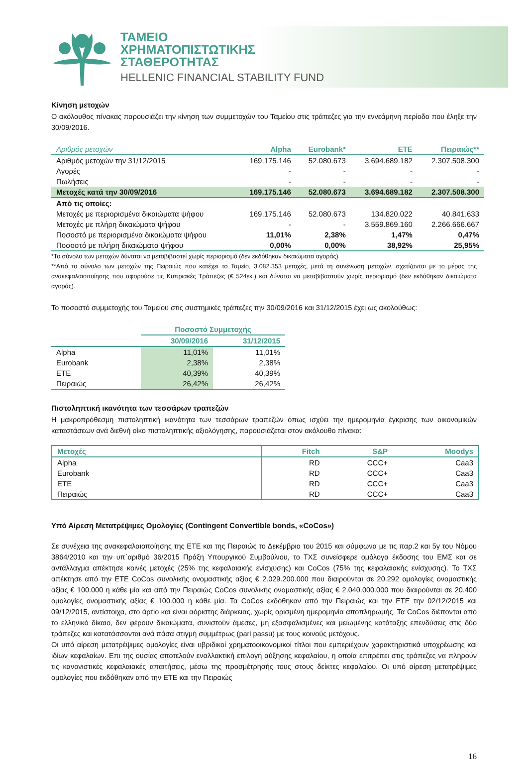ΤΑΜΕΙΟ
ΧΡΗΜΑΤΟΠΙΣΤΩΤΙΚΗΣ
ΣΤΑΘΕΡΟΤΗΤΑΣ
HELLENIC FINANCIAL STABILITY FUND
Κίνηση μετοχών
Ο ακόλουθος πίνακας παρουσιάζει την κίνηση των συμμετοχών του Ταμείου στις τράπεζες για την εννεάμηνη περίοδο που έληξε την 30/09/2016.
| Αριθμός μετοχών | Alpha | Eurobank* | ETE | Πειραιώς** |
| --- | --- | --- | --- | --- |
| Αριθμός μετοχών την 31/12/2015 | 169.175.146 | 52.080.673 | 3.694.689.182 | 2.307.508.300 |
| Αγορές | - | - | - | - |
| Πωλήσεις | - | - | - | - |
| Μετοχές κατά την 30/09/2016 | 169.175.146 | 52.080.673 | 3.694.689.182 | 2.307.508.300 |
| Από τις οποίες: | | | | |
| Μετοχές με περιορισμένα δικαιώματα ψήφου | 169.175.146 | 52.080.673 | 134.820.022 | 40.841.633 |
| Μετοχές με πλήρη δικαιώματα ψήφου | - | - | 3.559.869.160 | 2.266.666.667 |
| Ποσοστό με περιορισμένα δικαιώματα ψήφου | 11,01% | 2,38% | 1,47% | 0,47% |
| Ποσοστό με πλήρη δικαιώματα ψήφου | 0,00% | 0,00% | 38,92% | 25,95% |
*Το σύνολο των μετοχών δύναται να μεταβιβαστεί χωρίς περιορισμό (δεν εκδόθηκαν δικαιώματα αγοράς).
**Από το σύνολο των μετοχών της Πειραιώς που κατέχει το Ταμείο, 3.082.353 μετοχές, μετά τη συνένωση μετοχών, σχετίζονται με το μέρος της ανακεφαλαιοποίησης που αφορούσε τις Κυπριακές Τράπεζες (€ 524εκ.) και δύναται να μεταβιβαστούν χωρίς περιορισμό (δεν εκδόθηκαν δικαιώματα αγοράς).
Το ποσοστό συμμετοχής του Ταμείου στις συστημικές τράπεζες την 30/09/2016 και 31/12/2015 έχει ως ακολούθως:
| | Ποσοστό Συμμετοχής | |
| | 30/09/2016 | 31/12/2015 |
| Alpha | 11,01% | 11,01% |
| Eurobank | 2,38% | 2,38% |
| ETE | 40,39% | 40,39% |
| Πειραιώς | 26,42% | 26,42% |
Πιστοληπτική ικανότητα των τεσσάρων τραπεζών
Η μακροπρόθεσμη πιστοληπτική ικανότητα των τεσσάρων τραπεζών όπως ισχύει την ημερομηνία έγκρισης των οικονομικών καταστάσεων ανά διεθνή οίκο πιστοληπτικής αξιολόγησης, παρουσιάζεται στον ακόλουθο πίνακα:
| Μετοχές | Fitch | S&P | Moodys |
| --- | --- | --- | --- |
| Alpha | RD | CCC+ | Caa3 |
| Eurobank | RD | CCC+ | Caa3 |
| ETE | RD | CCC+ | Caa3 |
| Πειραιώς | RD | CCC+ | Caa3 |
Υπό Αίρεση Μετατρέψιμες Ομολογίες (Contingent Convertible bonds, «CoCos»)
Σε συνέχεια της ανακεφαλαιοποίησης της ΕΤΕ και της Πειραιώς το Δεκέμβριο του 2015 και σύμφωνα με τις παρ.2 και 5γ του Νόμου 3864/2010 και την υπ΄αριθμό 36/2015 Πράξη Υπουργικού Συμβούλιου, το ΤΧΣ συνείσφερε ομόλογα έκδοσης του ΕΜΣ και σε αντάλλαγμα απέκτησε κοινές μετοχές (25% της κεφαλαιακής ενίσχυσης) και CoCos (75% της κεφαλαιακής ενίσχυσης). Το ΤΧΣ απέκτησε από την ΕΤΕ CoCos συνολικής ονομαστικής αξίας € 2.029.200.000 που διαιρούνται σε 20.292 ομολογίες ονομαστικής αξίας € 100.000 η κάθε μία και από την Πειραιώς CoCos συνολικής ονομαστικής αξίας € 2.040.000.000 που διαιρούνται σε 20.400 ομολογίες ονομαστικής αξίας € 100.000 η κάθε μία. Τα CoCos εκδόθηκαν από την Πειραιώς και την ΕΤΕ την 02/12/2015 και 09/12/2015, αντίστοιχα, στο άρτιο και είναι αόριστης διάρκειας, χωρίς ορισμένη ημερομηνία αποπληρωμής. Τα CoCos διέπονται από το ελληνικό δίκαιο, δεν φέρουν δικαιώματα, συνιστούν άμεσες, μη εξασφαλισμένες και μειωμένης κατάταξης επενδύσεις στις δύο τράπεζες και κατατάσσονται ανά πάσα στιγμή συμμέτρως (pari passu) με τους κοινούς μετόχους.
Οι υπό αίρεση μετατρέψιμες ομολογίες είναι υβριδικοί χρηματοοικονομικοί τίτλοι που εμπεριέχουν χαρακτηριστικά υποχρέωσης και ιδίων κεφαλαίων. Επι της ουσίας αποτελούν εναλλακτική επιλογή αύξησης κεφαλαίου, η οποία επιτρέπει στις τράπεζες να πληρούν τις κανονιστικές κεφαλαιακές απαιτήσεις, μέσω της προσμέτρησής τους στους δείκτες κεφαλαίου. Οι υπό αίρεση μετατρέψιμες ομολογίες που εκδόθηκαν από την ΕΤΕ και την Πειραιώς
16